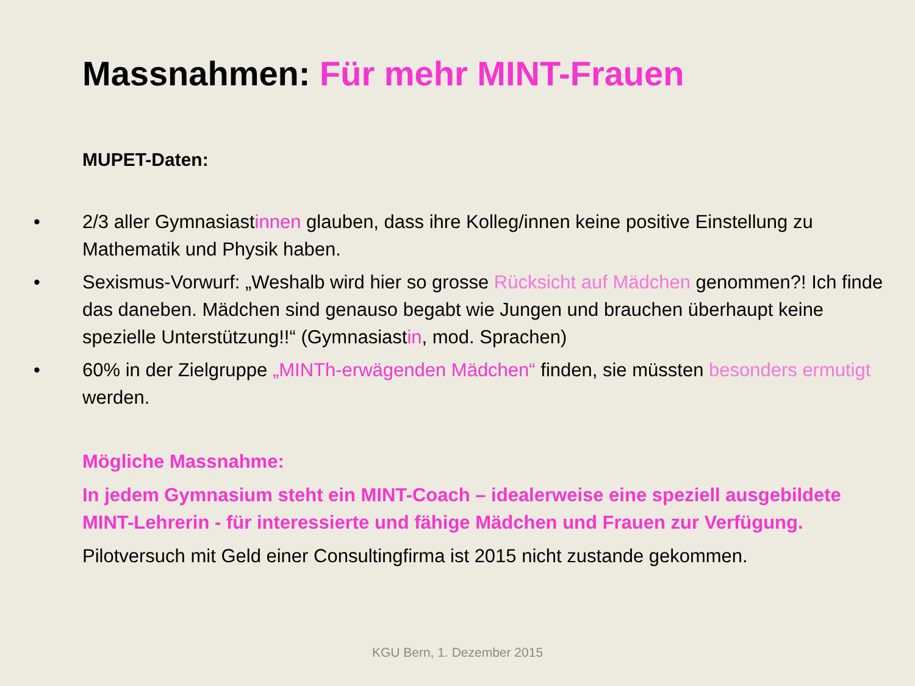Massnahmen: Für mehr MINT-Frauen
MUPET-Daten:
• 2/3 aller Gymnasiastinnen glauben, dass ihre Kolleg/innen keine positive Einstellung zu Mathematik und Physik haben.
• Sexismus-Vorwurf: „Weshalb wird hier so grosse Rücksicht auf Mädchen genommen?! Ich finde das daneben. Mädchen sind genauso begabt wie Jungen und brauchen überhaupt keine spezielle Unterstützung!!“ (Gymnasiastin, mod. Sprachen)
• 60% in der Zielgruppe „MINTh-erwägenden Mädchen“ finden, sie müssten besonders ermutigt werden.
Mögliche Massnahme:
In jedem Gymnasium steht ein MINT-Coach – idealerweise eine speziell ausgebildete MINT-Lehrerin - für interessierte und fähige Mädchen und Frauen zur Verfügung.
Pilotversuch mit Geld einer Consultingfirma ist 2015 nicht zustande gekommen.
KGU Bern, 1. Dezember 2015